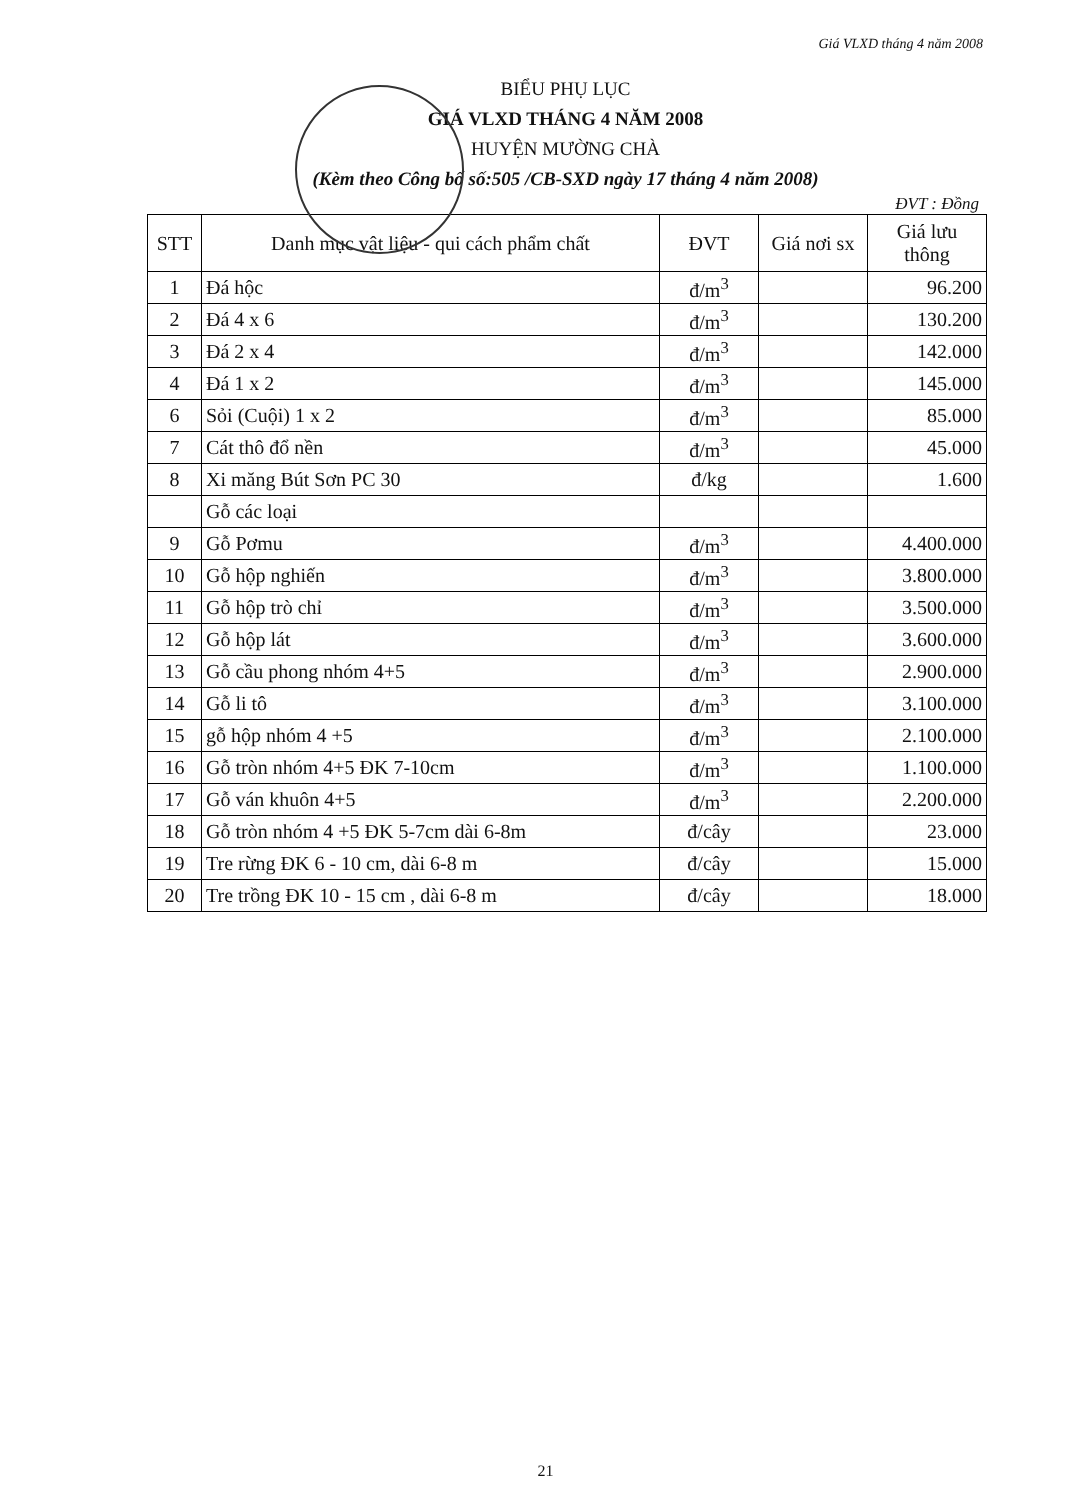Giá VLXD tháng 4 năm 2008
BIỂU PHỤ LỤC
GIÁ VLXD THÁNG 4 NĂM 2008
HUYỆN MƯỜNG CHÀ
(Kèm theo Công bố số:505 /CB-SXD ngày 17 tháng 4 năm 2008)
ĐVT : Đồng
| STT | Danh mục vật liệu - qui cách phẩm chất | ĐVT | Giá nơi sx | Giá lưu thông |
| --- | --- | --- | --- | --- |
| 1 | Đá hộc | đ/m<sup>3</sup> | | 96.200 |
| 2 | Đá 4 x 6 | đ/m<sup>3</sup> | | 130.200 |
| 3 | Đá 2 x 4 | đ/m<sup>3</sup> | | 142.000 |
| 4 | Đá 1 x 2 | đ/m<sup>3</sup> | | 145.000 |
| 6 | Sỏi (Cuội) 1 x 2 | đ/m<sup>3</sup> | | 85.000 |
| 7 | Cát thô đổ nền | đ/m<sup>3</sup> | | 45.000 |
| 8 | Xi măng Bút Sơn PC 30 | đ/kg | | 1.600 |
| | Gỗ các loại | | | |
| 9 | Gỗ Pơmu | đ/m<sup>3</sup> | | 4.400.000 |
| 10 | Gỗ hộp nghiến | đ/m<sup>3</sup> | | 3.800.000 |
| 11 | Gỗ hộp trò chỉ | đ/m<sup>3</sup> | | 3.500.000 |
| 12 | Gỗ hộp lát | đ/m<sup>3</sup> | | 3.600.000 |
| 13 | Gỗ cầu phong nhóm 4+5 | đ/m<sup>3</sup> | | 2.900.000 |
| 14 | Gỗ li tô | đ/m<sup>3</sup> | | 3.100.000 |
| 15 | gỗ hộp nhóm 4 +5 | đ/m<sup>3</sup> | | 2.100.000 |
| 16 | Gỗ tròn nhóm 4+5 ĐK 7-10cm | đ/m<sup>3</sup> | | 1.100.000 |
| 17 | Gỗ ván khuôn 4+5 | đ/m<sup>3</sup> | | 2.200.000 |
| 18 | Gỗ tròn nhóm 4 +5 ĐK 5-7cm dài 6-8m | đ/cây | | 23.000 |
| 19 | Tre rừng ĐK 6 - 10 cm, dài 6-8 m | đ/cây | | 15.000 |
| 20 | Tre trồng ĐK 10 - 15 cm , dài 6-8 m | đ/cây | | 18.000 |
21